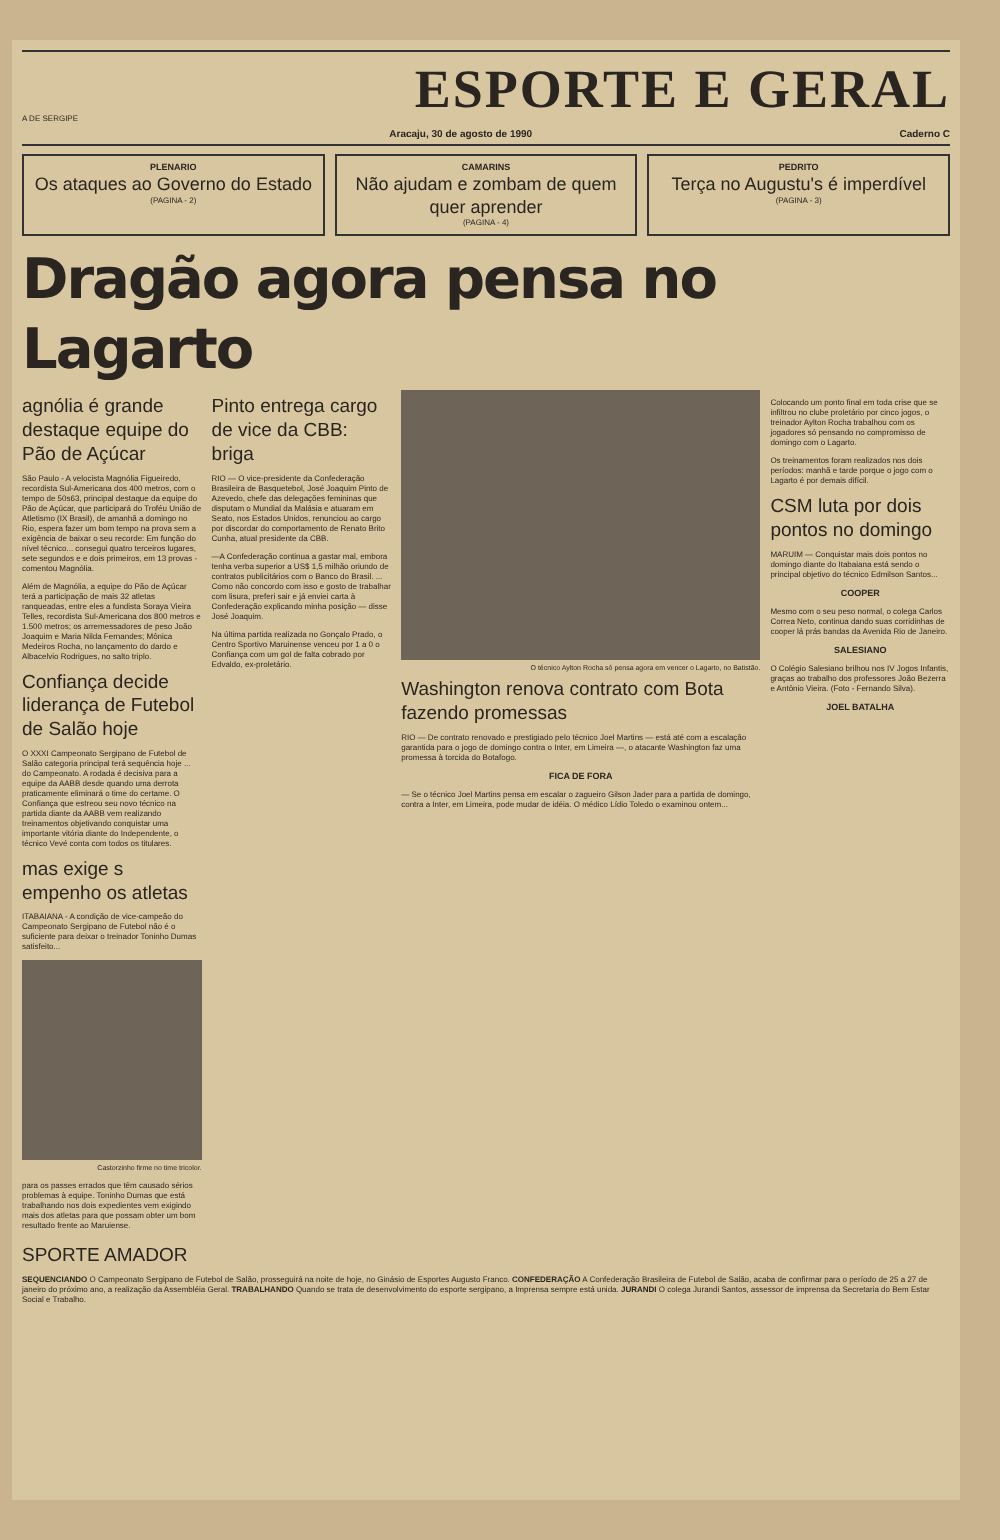A DE SERGIPE
ESPORTE E GERAL
Aracaju, 30 de agosto de 1990 Caderno C
PLENARIO
Os ataques ao Governo do Estado
(PAGINA - 2)
CAMARINS
Não ajudam e zombam de quem quer aprender
(PAGINA - 4)
PEDRITO
Terça no Augustu's é imperdível
(PAGINA - 3)
Dragão agora pensa no Lagarto
agnólia é grande destaque equipe do Pão de Açúcar
São Paulo - A velocista Magnólia Figueiredo, recordista Sul-Americana dos 400 metros, com o tempo de 50s63, principal destaque da equipe do Pão de Açúcar, que participará do Troféu União de Atletismo (IX Brasil), de amanhã a domingo no Rio, espera fazer um bom tempo na prova sem a exigência de baixar o seu recorde: Em função do nível técnico... consegui quatro terceiros lugares, sete segundos e e dois primeiros, em 13 provas - comentou Magnólia.
Além de Magnólia, a equipe do Pão de Açúcar terá a participação de mais 32 atletas ranqueadas, entre eles a fundista Soraya Vieira Telles, recordista Sul-Americana dos 800 metros e 1.500 metros; os arremessadores de peso João Joaquim e Maria Nilda Fernandes; Mônica Medeiros Rocha, no lançamento do dardo e Albacelvio Rodrigues, no salto triplo.
Confiança decide liderança de Futebol de Salão hoje
O XXXI Campeonato Sergipano de Futebol de Salão categoria principal terá sequência hoje ... do Campeonato. A rodada é decisiva para a equipe da AABB desde quando uma derrota praticamente eliminará o time do certame. O Confiança que estreou seu novo técnico na partida diante da AABB vem realizando treinamentos objetivando conquistar uma importante vitória diante do Independente, o técnico Vevé conta com todos os titulares.
mas exige s empenho os atletas
ITABAIANA - A condição de vice-campeão do Campeonato Sergipano de Futebol não é o suficiente para deixar o treinador Toninho Dumas satisfeito...
Castorzinho firme no time tricolor.
para os passes errados que têm causado sérios problemas à equipe. Toninho Dumas que está trabalhando nos dois expedientes vem exigindo mais dos atletas para que possam obter um bom resultado frente ao Maruiense.
Pinto entrega cargo de vice da CBB: briga
RIO — O vice-presidente da Confederação Brasileira de Basquetebol, José Joaquim Pinto de Azevedo, chefe das delegações femininas que disputam o Mundial da Malásia e atuaram em Seato, nos Estados Unidos, renunciou ao cargo por discordar do comportamento de Renato Brito Cunha, atual presidente da CBB.
—A Confederação continua a gastar mal, embora tenha verba superior a US$ 1,5 milhão oriundo de contratos publicitários com o Banco do Brasil. ... Como não concordo com isso e gosto de trabalhar com lisura, preferi sair e já enviei carta à Confederação explicando minha posição — disse José Joaquim.
Na última partida realizada no Gonçalo Prado, o Centro Sportivo Maruinense venceu por 1 a 0 o Confiança com um gol de falta cobrado por Edvaldo, ex-proletário.
O técnico Aylton Rocha só pensa agora em vencer o Lagarto, no Batistão.
Washington renova contrato com Bota fazendo promessas
RIO — De contrato renovado e prestigiado pelo técnico Joel Martins — está até com a escalação garantida para o jogo de domingo contra o Inter, em Limeira —, o atacante Washington faz uma promessa à torcida do Botafogo.
FICA DE FORA
— Se o técnico Joel Martins pensa em escalar o zagueiro Gilson Jader para a partida de domingo, contra a Inter, em Limeira, pode mudar de idéia. O médico Lídio Toledo o examinou ontem...
Colocando um ponto final em toda crise que se infiltrou no clube proletário por cinco jogos, o treinador Aylton Rocha trabalhou com os jogadores só pensando no compromisso de domingo com o Lagarto.
Os treinamentos foram realizados nos dois períodos: manhã e tarde porque o jogo com o Lagarto é por demais difícil.
CSM luta por dois pontos no domingo
MARUIM — Conquistar mais dois pontos no domingo diante do Itabaiana está sendo o principal objetivo do técnico Edmilson Santos...
COOPER
Mesmo com o seu peso normal, o colega Carlos Correa Neto, continua dando suas corridinhas de cooper lá prás bandas da Avenida Rio de Janeiro.
SALESIANO
O Colégio Salesiano brilhou nos IV Jogos Infantis, graças ao trabalho dos professores João Bezerra e Antônio Vieira. (Foto - Fernando Silva).
JOEL BATALHA
SPORTE AMADOR
SEQUENCIANDO O Campeonato Sergipano de Futebol de Salão, prosseguirá na noite de hoje, no Ginásio de Esportes Augusto Franco. CONFEDERAÇÃO A Confederação Brasileira de Futebol de Salão, acaba de confirmar para o período de 25 a 27 de janeiro do próximo ano, a realização da Assembléia Geral. TRABALHANDO Quando se trata de desenvolvimento do esporte sergipano, a Imprensa sempre está unida. JURANDI O colega Jurandi Santos, assessor de imprensa da Secretaria do Bem Estar Social e Trabalho.